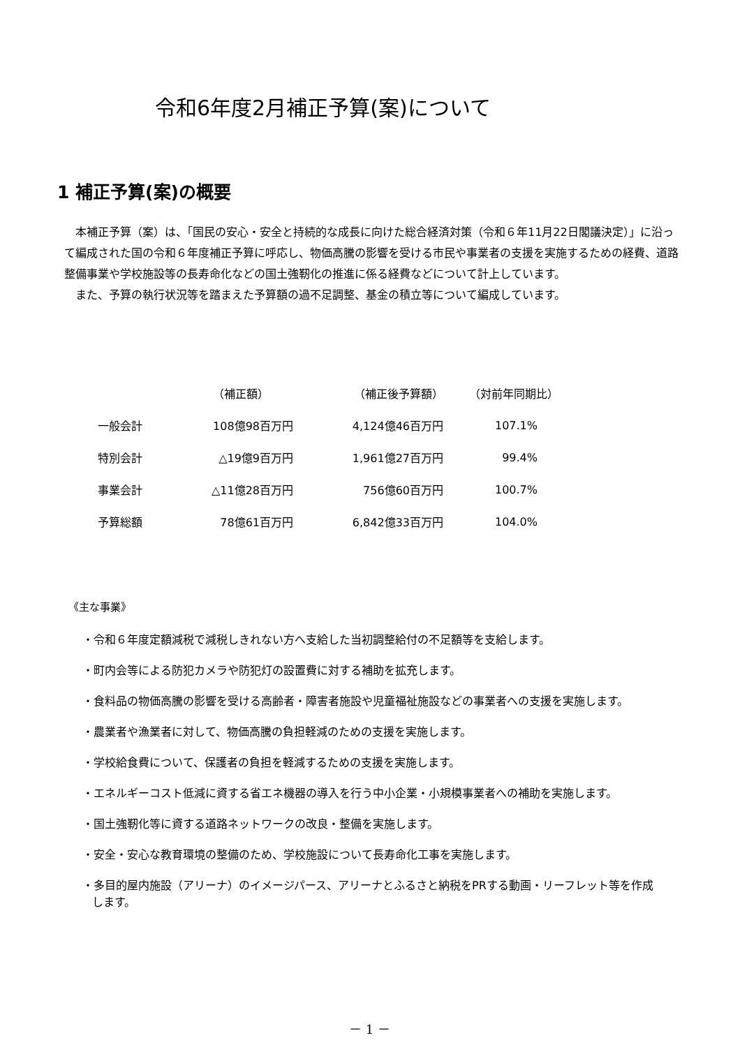令和6年度2月補正予算(案)について
1 補正予算(案)の概要
　本補正予算（案）は、「国民の安心・安全と持続的な成長に向けた総合経済対策（令和６年11月22日閣議決定）」に沿って編成された国の令和６年度補正予算に呼応し、物価高騰の影響を受ける市民や事業者の支援を実施するための経費、道路整備事業や学校施設等の長寿命化などの国土強靭化の推進に係る経費などについて計上しています。
　また、予算の執行状況等を踏まえた予算額の過不足調整、基金の積立等について編成しています。
| | （補正額） | （補正後予算額） | （対前年同期比） |
| --- | --- | --- | --- |
| 一般会計 | 108億98百万円 | 4,124億46百万円 | 107.1% |
| 特別会計 | △19億9百万円 | 1,961億27百万円 | 99.4% |
| 事業会計 | △11億28百万円 | 756億60百万円 | 100.7% |
| 予算総額 | 78億61百万円 | 6,842億33百万円 | 104.0% |
《主な事業》
・令和６年度定額減税で減税しきれない方へ支給した当初調整給付の不足額等を支給します。
・町内会等による防犯カメラや防犯灯の設置費に対する補助を拡充します。
・食料品の物価高騰の影響を受ける高齢者・障害者施設や児童福祉施設などの事業者への支援を実施します。
・農業者や漁業者に対して、物価高騰の負担軽減のための支援を実施します。
・学校給食費について、保護者の負担を軽減するための支援を実施します。
・エネルギーコスト低減に資する省エネ機器の導入を行う中小企業・小規模事業者への補助を実施します。
・国土強靭化等に資する道路ネットワークの改良・整備を実施します。
・安全・安心な教育環境の整備のため、学校施設について長寿命化工事を実施します。
・多目的屋内施設（アリーナ）のイメージパース、アリーナとふるさと納税をPRする動画・リーフレット等を作成します。
－ 1 －